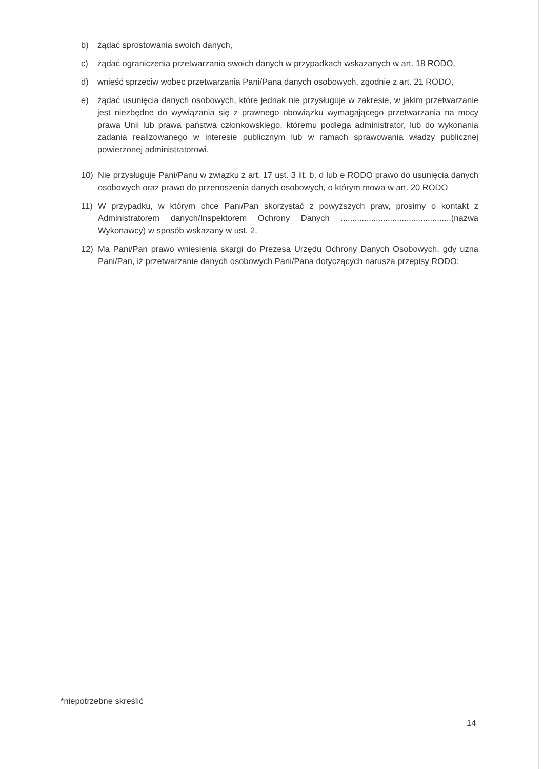b) żądać sprostowania swoich danych,
c) żądać ograniczenia przetwarzania swoich danych w przypadkach wskazanych w art. 18 RODO,
d) wnieść sprzeciw wobec przetwarzania Pani/Pana danych osobowych, zgodnie z art. 21 RODO,
e) żądać usunięcia danych osobowych, które jednak nie przysługuje w zakresie, w jakim przetwarzanie jest niezbędne do wywiązania się z prawnego obowiązku wymagającego przetwarzania na mocy prawa Unii lub prawa państwa członkowskiego, któremu podlega administrator, lub do wykonania zadania realizowanego w interesie publicznym lub w ramach sprawowania władzy publicznej powierzonej administratorowi.
10) Nie przysługuje Pani/Panu w związku z art. 17 ust. 3 lit. b, d lub e RODO prawo do usunięcia danych osobowych oraz prawo do przenoszenia danych osobowych, o którym mowa w art. 20 RODO
11) W przypadku, w którym chce Pani/Pan skorzystać z powyższych praw, prosimy o kontakt z Administratorem danych/Inspektorem Ochrony Danych ...............................................(nazwa Wykonawcy) w sposób wskazany w ust. 2.
12) Ma Pani/Pan prawo wniesienia skargi do Prezesa Urzędu Ochrony Danych Osobowych, gdy uzna Pani/Pan, iż przetwarzanie danych osobowych Pani/Pana dotyczących narusza przepisy RODO;
*niepotrzebne skreślić
14